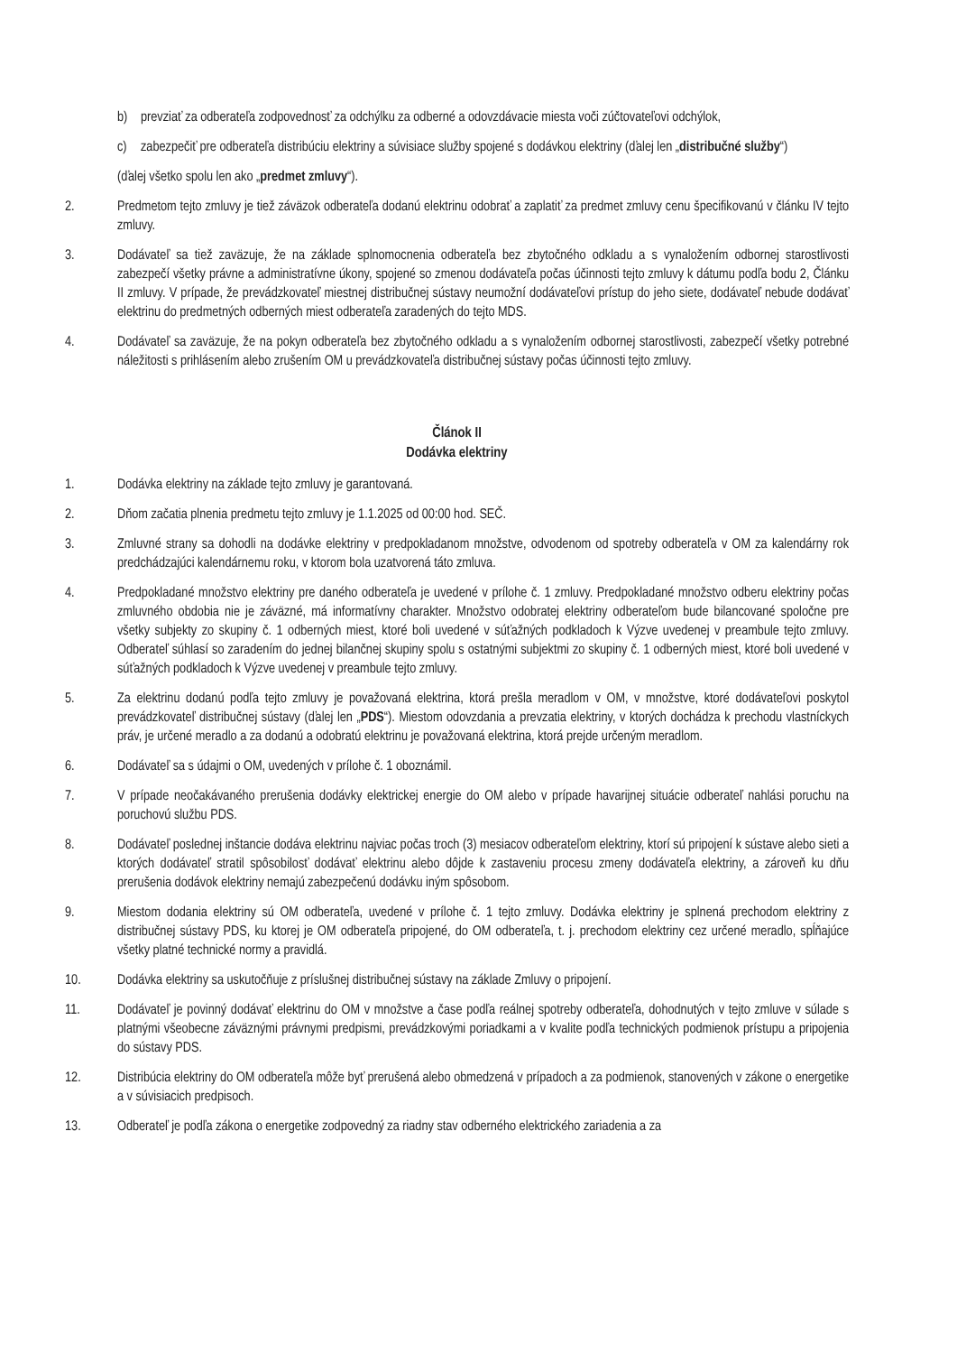b) prevziať za odberateľa zodpovednosť za odchýlku za odberné a odovzdávacie miesta voči zúčtovateľovi odchýlok,
c) zabezpečiť pre odberateľa distribúciu elektriny a súvisiace služby spojené s dodávkou elektriny (ďalej len „distribučné služby“)
(ďalej všetko spolu len ako „predmet zmluvy“).
2. Predmetom tejto zmluvy je tiež záväzok odberateľa dodanú elektrinu odobrať a zaplatiť za predmet zmluvy cenu špecifikovanú v článku IV tejto zmluvy.
3. Dodávateľ sa tiež zaväzuje, že na základe splnomocnenia odberateľa bez zbytočného odkladu a s vynaložením odbornej starostlivosti zabezpečí všetky právne a administratívne úkony, spojené so zmenou dodávateľa počas účinnosti tejto zmluvy k dátumu podľa bodu 2, Článku II zmluvy. V prípade, že prevádzkovateľ miestnej distribučnej sústavy neumožní dodávateľovi prístup do jeho siete, dodávateľ nebude dodávať elektrinu do predmetných odberných miest odberateľa zaradených do tejto MDS.
4. Dodávateľ sa zaväzuje, že na pokyn odberateľa bez zbytočného odkladu a s vynaložením odbornej starostlivosti, zabezpečí všetky potrebné náležitosti s prihlásením alebo zrušením OM u prevádzkovateľa distribučnej sústavy počas účinnosti tejto zmluvy.
Článok II
Dodávka elektriny
1. Dodávka elektriny na základe tejto zmluvy je garantovaná.
2. Dňom začatia plnenia predmetu tejto zmluvy je 1.1.2025 od 00:00 hod. SEČ.
3. Zmluvné strany sa dohodli na dodávke elektriny v predpokladanom množstve, odvodenom od spotreby odberateľa v OM za kalendárny rok predchádzajúci kalendárnemu roku, v ktorom bola uzatvorená táto zmluva.
4. Predpokladané množstvo elektriny pre daného odberateľa je uvedené v prílohe č. 1 zmluvy. Predpokladané množstvo odberu elektriny počas zmluvného obdobia nie je záväzné, má informatívny charakter. Množstvo odobratej elektriny odberateľom bude bilancované spoločne pre všetky subjekty zo skupiny č. 1 odberných miest, ktoré boli uvedené v súťažných podkladoch k Výzve uvedenej v preambule tejto zmluvy. Odberateľ súhlasí so zaradením do jednej bilančnej skupiny spolu s ostatnými subjektmi zo skupiny č. 1 odberných miest, ktoré boli uvedené v súťažných podkladoch k Výzve uvedenej v preambule tejto zmluvy.
5. Za elektrinu dodanú podľa tejto zmluvy je považovaná elektrina, ktorá prešla meradlom v OM, v množstve, ktoré dodávateľovi poskytol prevádzkovateľ distribučnej sústavy (ďalej len „PDS“). Miestom odovzdania a prevzatia elektriny, v ktorých dochádza k prechodu vlastníckych práv, je určené meradlo a za dodanú a odobratú elektrinu je považovaná elektrina, ktorá prejde určeným meradlom.
6. Dodávateľ sa s údajmi o OM, uvedených v prílohe č. 1 oboznámil.
7. V prípade neočakávaného prerušenia dodávky elektrickej energie do OM alebo v prípade havarijnej situácie odberateľ nahlási poruchu na poruchovú službu PDS.
8. Dodávateľ poslednej inštancie dodáva elektrinu najviac počas troch (3) mesiacov odberateľom elektriny, ktorí sú pripojení k sústave alebo sieti a ktorých dodávateľ stratil spôsobilosť dodávať elektrinu alebo dôjde k zastaveniu procesu zmeny dodávateľa elektriny, a zároveň ku dňu prerušenia dodávok elektriny nemajú zabezpečenú dodávku iným spôsobom.
9. Miestom dodania elektriny sú OM odberateľa, uvedené v prílohe č. 1 tejto zmluvy. Dodávka elektriny je splnená prechodom elektriny z distribučnej sústavy PDS, ku ktorej je OM odberateľa pripojené, do OM odberateľa, t. j. prechodom elektriny cez určené meradlo, spĺňajúce všetky platné technické normy a pravidlá.
10. Dodávka elektriny sa uskutočňuje z príslušnej distribučnej sústavy na základe Zmluvy o pripojení.
11. Dodávateľ je povinný dodávať elektrinu do OM v množstve a čase podľa reálnej spotreby odberateľa, dohodnutých v tejto zmluve v súlade s platnými všeobecne záväznými právnymi predpismi, prevádzkovými poriadkami a v kvalite podľa technických podmienok prístupu a pripojenia do sústavy PDS.
12. Distribúcia elektriny do OM odberateľa môže byť prerušená alebo obmedzená v prípadoch a za podmienok, stanovených v zákone o energetike a v súvisiacich predpisoch.
13. Odberateľ je podľa zákona o energetike zodpovedný za riadny stav odberného elektrického zariadenia a za